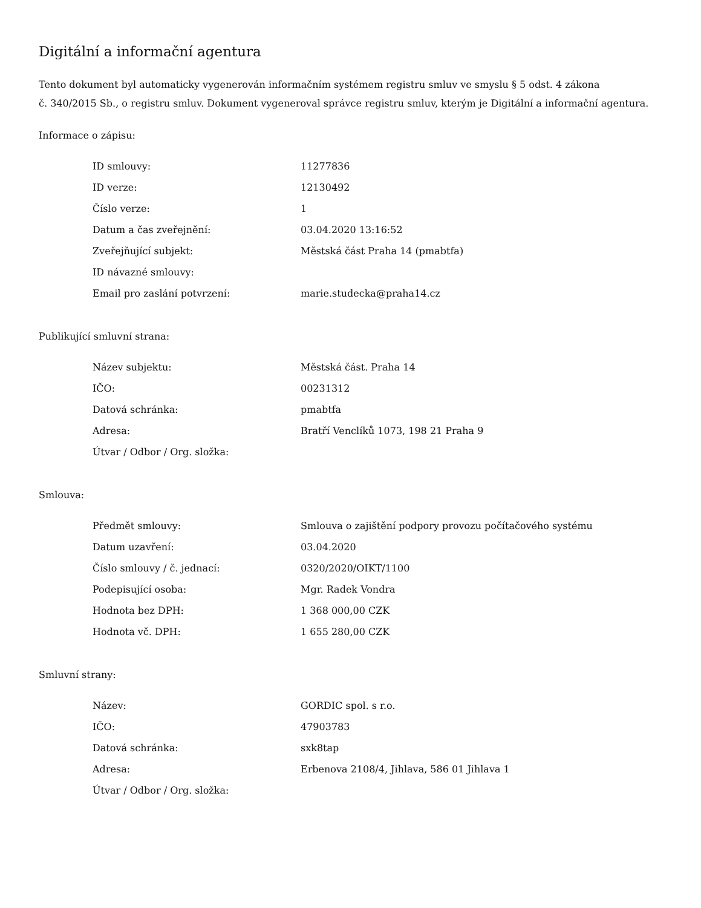Digitální a informační agentura
Tento dokument byl automaticky vygenerován informačním systémem registru smluv ve smyslu § 5 odst. 4 zákona
č. 340/2015 Sb., o registru smluv. Dokument vygeneroval správce registru smluv, kterým je Digitální a informační agentura.
Informace o zápisu:
| ID smlouvy: | 11277836 |
| ID verze: | 12130492 |
| Číslo verze: | 1 |
| Datum a čas zveřejnění: | 03.04.2020 13:16:52 |
| Zveřejňující subjekt: | Městská část Praha 14 (pmabtfa) |
| ID návazné smlouvy: | |
| Email pro zaslání potvrzení: | marie.studecka@praha14.cz |
Publikující smluvní strana:
| Název subjektu: | Městská část. Praha 14 |
| IČO: | 00231312 |
| Datová schránka: | pmabtfa |
| Adresa: | Bratří Venclíků 1073, 198 21 Praha 9 |
| Útvar / Odbor / Org. složka: | |
Smlouva:
| Předmět smlouvy: | Smlouva o zajištění podpory provozu počítačového systému |
| Datum uzavření: | 03.04.2020 |
| Číslo smlouvy / č. jednací: | 0320/2020/OIKT/1100 |
| Podepisující osoba: | Mgr. Radek Vondra |
| Hodnota bez DPH: | 1 368 000,00 CZK |
| Hodnota vč. DPH: | 1 655 280,00 CZK |
Smluvní strany:
| Název: | GORDIC spol. s r.o. |
| IČO: | 47903783 |
| Datová schránka: | sxk8tap |
| Adresa: | Erbenova 2108/4, Jihlava, 586 01 Jihlava 1 |
| Útvar / Odbor / Org. složka: | |